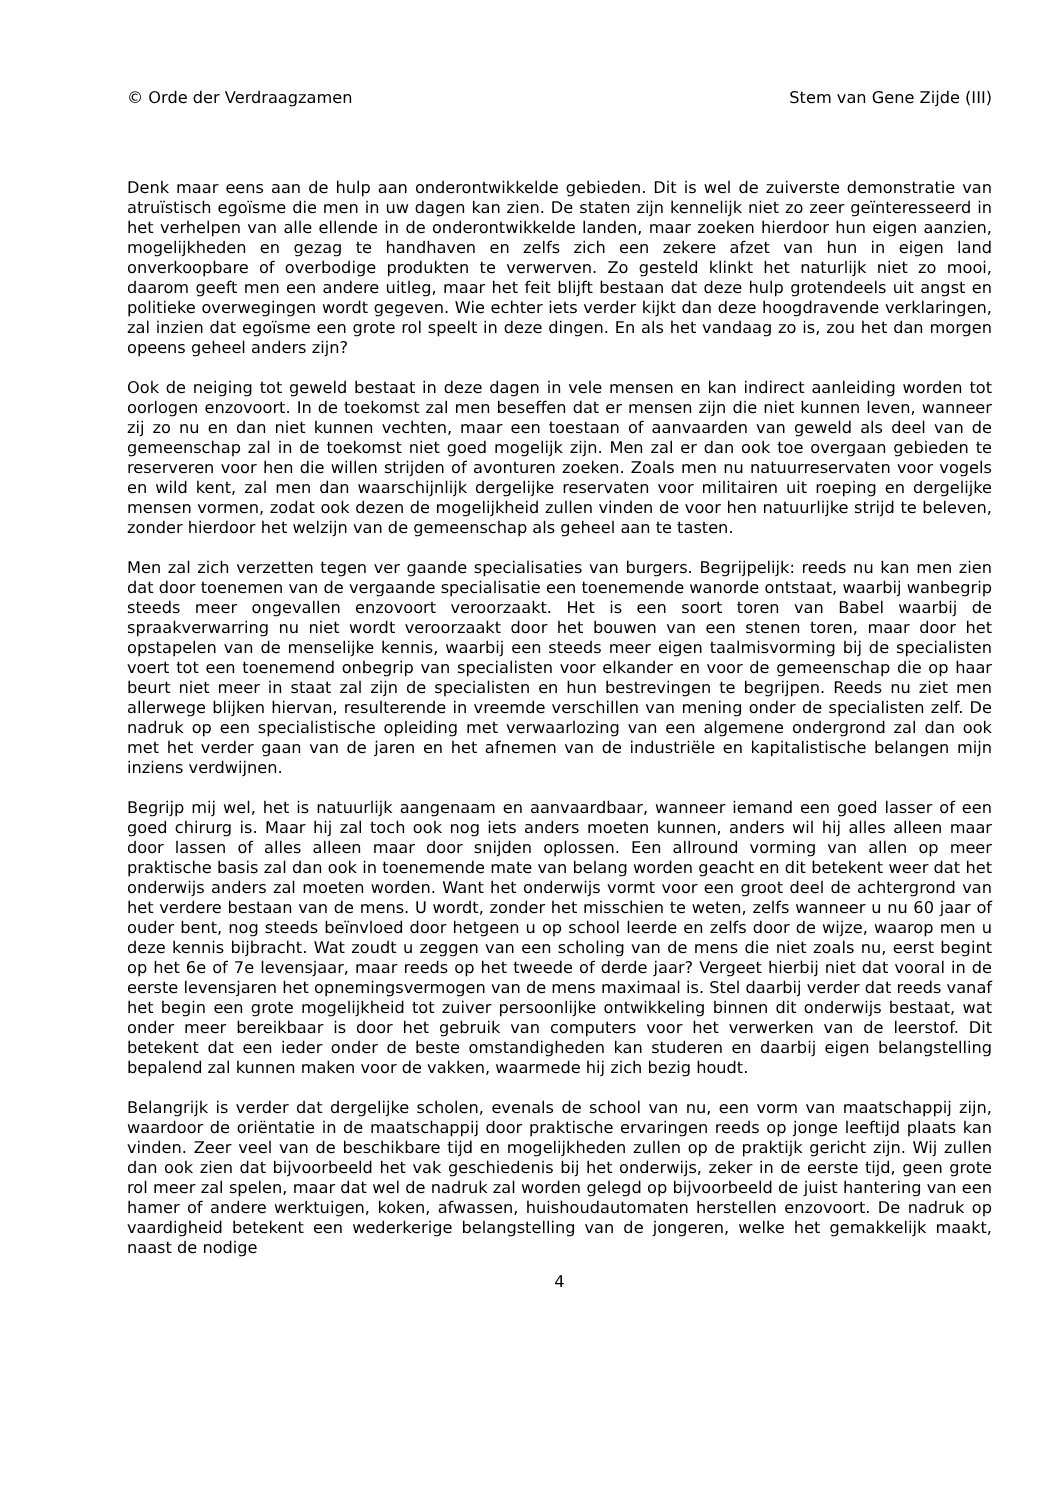© Orde der Verdraagzamen Stem van Gene Zijde (III)
Denk maar eens aan de hulp aan onderontwikkelde gebieden. Dit is wel de zuiverste demonstratie van atruïstisch egoïsme die men in uw dagen kan zien. De staten zijn kennelijk niet zo zeer geïnteresseerd in het verhelpen van alle ellende in de onderontwikkelde landen, maar zoeken hierdoor hun eigen aanzien, mogelijkheden en gezag te handhaven en zelfs zich een zekere afzet van hun in eigen land onverkoopbare of overbodige produkten te verwerven. Zo gesteld klinkt het naturlijk niet zo mooi, daarom geeft men een andere uitleg, maar het feit blijft bestaan dat deze hulp grotendeels uit angst en politieke overwegingen wordt gegeven. Wie echter iets verder kijkt dan deze hoogdravende verklaringen, zal inzien dat egoïsme een grote rol speelt in deze dingen. En als het vandaag zo is, zou het dan morgen opeens geheel anders zijn?
Ook de neiging tot geweld bestaat in deze dagen in vele mensen en kan indirect aanleiding worden tot oorlogen enzovoort. In de toekomst zal men beseffen dat er mensen zijn die niet kunnen leven, wanneer zij zo nu en dan niet kunnen vechten, maar een toestaan of aanvaarden van geweld als deel van de gemeenschap zal in de toekomst niet goed mogelijk zijn. Men zal er dan ook toe overgaan gebieden te reserveren voor hen die willen strijden of avonturen zoeken. Zoals men nu natuurreservaten voor vogels en wild kent, zal men dan waarschijnlijk dergelijke reservaten voor militairen uit roeping en dergelijke mensen vormen, zodat ook dezen de mogelijkheid zullen vinden de voor hen natuurlijke strijd te beleven, zonder hierdoor het welzijn van de gemeenschap als geheel aan te tasten.
Men zal zich verzetten tegen ver gaande specialisaties van burgers. Begrijpelijk: reeds nu kan men zien dat door toenemen van de vergaande specialisatie een toenemende wanorde ontstaat, waarbij wanbegrip steeds meer ongevallen enzovoort veroorzaakt. Het is een soort toren van Babel waarbij de spraakverwarring nu niet wordt veroorzaakt door het bouwen van een stenen toren, maar door het opstapelen van de menselijke kennis, waarbij een steeds meer eigen taalmisvorming bij de specialisten voert tot een toenemend onbegrip van specialisten voor elkander en voor de gemeenschap die op haar beurt niet meer in staat zal zijn de specialisten en hun bestrevingen te begrijpen. Reeds nu ziet men allerwege blijken hiervan, resulterende in vreemde verschillen van mening onder de specialisten zelf. De nadruk op een specialistische opleiding met verwaarlozing van een algemene ondergrond zal dan ook met het verder gaan van de jaren en het afnemen van de industriële en kapitalistische belangen mijn inziens verdwijnen.
Begrijp mij wel, het is natuurlijk aangenaam en aanvaardbaar, wanneer iemand een goed lasser of een goed chirurg is. Maar hij zal toch ook nog iets anders moeten kunnen, anders wil hij alles alleen maar door lassen of alles alleen maar door snijden oplossen. Een allround vorming van allen op meer praktische basis zal dan ook in toenemende mate van belang worden geacht en dit betekent weer dat het onderwijs anders zal moeten worden. Want het onderwijs vormt voor een groot deel de achtergrond van het verdere bestaan van de mens. U wordt, zonder het misschien te weten, zelfs wanneer u nu 60 jaar of ouder bent, nog steeds beïnvloed door hetgeen u op school leerde en zelfs door de wijze, waarop men u deze kennis bijbracht. Wat zoudt u zeggen van een scholing van de mens die niet zoals nu, eerst begint op het 6e of 7e levensjaar, maar reeds op het tweede of derde jaar? Vergeet hierbij niet dat vooral in de eerste levensjaren het opnemingsvermogen van de mens maximaal is. Stel daarbij verder dat reeds vanaf het begin een grote mogelijkheid tot zuiver persoonlijke ontwikkeling binnen dit onderwijs bestaat, wat onder meer bereikbaar is door het gebruik van computers voor het verwerken van de leerstof. Dit betekent dat een ieder onder de beste omstandigheden kan studeren en daarbij eigen belangstelling bepalend zal kunnen maken voor de vakken, waarmede hij zich bezig houdt.
Belangrijk is verder dat dergelijke scholen, evenals de school van nu, een vorm van maatschappij zijn, waardoor de oriëntatie in de maatschappij door praktische ervaringen reeds op jonge leeftijd plaats kan vinden. Zeer veel van de beschikbare tijd en mogelijkheden zullen op de praktijk gericht zijn. Wij zullen dan ook zien dat bijvoorbeeld het vak geschiedenis bij het onderwijs, zeker in de eerste tijd, geen grote rol meer zal spelen, maar dat wel de nadruk zal worden gelegd op bijvoorbeeld de juist hantering van een hamer of andere werktuigen, koken, afwassen, huishoudautomaten herstellen enzovoort. De nadruk op vaardigheid betekent een wederkerige belangstelling van de jongeren, welke het gemakkelijk maakt, naast de nodige
4